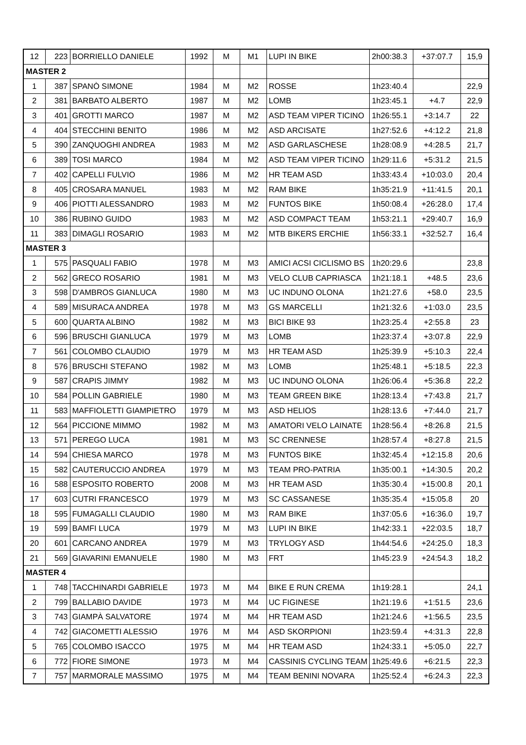| 12 | 223 | BORRIELLO DANIELE | 1992 | M | M1 | LUPI IN BIKE | 2h00:38.3 | +37:07.7 | 15,9 |
| MASTER 2 | | | | | | | | | |
| 1 | 387 | SPANÒ SIMONE | 1984 | M | M2 | ROSSE | 1h23:40.4 | | 22,9 |
| 2 | 381 | BARBATO ALBERTO | 1987 | M | M2 | LOMB | 1h23:45.1 | +4.7 | 22,9 |
| 3 | 401 | GROTTI MARCO | 1987 | M | M2 | ASD TEAM VIPER TICINO | 1h26:55.1 | +3:14.7 | 22 |
| 4 | 404 | STECCHINI BENITO | 1986 | M | M2 | ASD ARCISATE | 1h27:52.6 | +4:12.2 | 21,8 |
| 5 | 390 | ZANQUOGHI ANDREA | 1983 | M | M2 | ASD GARLASCHESE | 1h28:08.9 | +4:28.5 | 21,7 |
| 6 | 389 | TOSI MARCO | 1984 | M | M2 | ASD TEAM VIPER TICINO | 1h29:11.6 | +5:31.2 | 21,5 |
| 7 | 402 | CAPELLI FULVIO | 1986 | M | M2 | HR TEAM ASD | 1h33:43.4 | +10:03.0 | 20,4 |
| 8 | 405 | CROSARA MANUEL | 1983 | M | M2 | RAM BIKE | 1h35:21.9 | +11:41.5 | 20,1 |
| 9 | 406 | PIOTTI ALESSANDRO | 1983 | M | M2 | FUNTOS BIKE | 1h50:08.4 | +26:28.0 | 17,4 |
| 10 | 386 | RUBINO GUIDO | 1983 | M | M2 | ASD COMPACT TEAM | 1h53:21.1 | +29:40.7 | 16,9 |
| 11 | 383 | DIMAGLI ROSARIO | 1983 | M | M2 | MTB BIKERS ERCHIE | 1h56:33.1 | +32:52.7 | 16,4 |
| MASTER 3 | | | | | | | | | |
| 1 | 575 | PASQUALI FABIO | 1978 | M | M3 | AMICI ACSI CICLISMO BS | 1h20:29.6 | | 23,8 |
| 2 | 562 | GRECO ROSARIO | 1981 | M | M3 | VELO CLUB CAPRIASCA | 1h21:18.1 | +48.5 | 23,6 |
| 3 | 598 | D'AMBROS GIANLUCA | 1980 | M | M3 | UC INDUNO OLONA | 1h21:27.6 | +58.0 | 23,5 |
| 4 | 589 | MISURACA ANDREA | 1978 | M | M3 | GS MARCELLI | 1h21:32.6 | +1:03.0 | 23,5 |
| 5 | 600 | QUARTA ALBINO | 1982 | M | M3 | BICI BIKE 93 | 1h23:25.4 | +2:55.8 | 23 |
| 6 | 596 | BRUSCHI GIANLUCA | 1979 | M | M3 | LOMB | 1h23:37.4 | +3:07.8 | 22,9 |
| 7 | 561 | COLOMBO CLAUDIO | 1979 | M | M3 | HR TEAM ASD | 1h25:39.9 | +5:10.3 | 22,4 |
| 8 | 576 | BRUSCHI STEFANO | 1982 | M | M3 | LOMB | 1h25:48.1 | +5:18.5 | 22,3 |
| 9 | 587 | CRAPIS JIMMY | 1982 | M | M3 | UC INDUNO OLONA | 1h26:06.4 | +5:36.8 | 22,2 |
| 10 | 584 | POLLIN GABRIELE | 1980 | M | M3 | TEAM GREEN BIKE | 1h28:13.4 | +7:43.8 | 21,7 |
| 11 | 583 | MAFFIOLETTI GIAMPIETRO | 1979 | M | M3 | ASD HELIOS | 1h28:13.6 | +7:44.0 | 21,7 |
| 12 | 564 | PICCIONE MIMMO | 1982 | M | M3 | AMATORI VELO LAINATE | 1h28:56.4 | +8:26.8 | 21,5 |
| 13 | 571 | PEREGO LUCA | 1981 | M | M3 | SC CRENNESE | 1h28:57.4 | +8:27.8 | 21,5 |
| 14 | 594 | CHIESA MARCO | 1978 | M | M3 | FUNTOS BIKE | 1h32:45.4 | +12:15.8 | 20,6 |
| 15 | 582 | CAUTERUCCIO ANDREA | 1979 | M | M3 | TEAM PRO-PATRIA | 1h35:00.1 | +14:30.5 | 20,2 |
| 16 | 588 | ESPOSITO ROBERTO | 2008 | M | M3 | HR TEAM ASD | 1h35:30.4 | +15:00.8 | 20,1 |
| 17 | 603 | CUTRI FRANCESCO | 1979 | M | M3 | SC CASSANESE | 1h35:35.4 | +15:05.8 | 20 |
| 18 | 595 | FUMAGALLI CLAUDIO | 1980 | M | M3 | RAM BIKE | 1h37:05.6 | +16:36.0 | 19,7 |
| 19 | 599 | BAMFI LUCA | 1979 | M | M3 | LUPI IN BIKE | 1h42:33.1 | +22:03.5 | 18,7 |
| 20 | 601 | CARCANO ANDREA | 1979 | M | M3 | TRYLOGY ASD | 1h44:54.6 | +24:25.0 | 18,3 |
| 21 | 569 | GIAVARINI EMANUELE | 1980 | M | M3 | FRT | 1h45:23.9 | +24:54.3 | 18,2 |
| MASTER 4 | | | | | | | | | |
| 1 | 748 | TACCHINARDI GABRIELE | 1973 | M | M4 | BIKE E RUN CREMA | 1h19:28.1 | | 24,1 |
| 2 | 799 | BALLABIO DAVIDE | 1973 | M | M4 | UC FIGINESE | 1h21:19.6 | +1:51.5 | 23,6 |
| 3 | 743 | GIAMPÀ SALVATORE | 1974 | M | M4 | HR TEAM ASD | 1h21:24.6 | +1:56.5 | 23,5 |
| 4 | 742 | GIACOMETTI ALESSIO | 1976 | M | M4 | ASD SKORPIONI | 1h23:59.4 | +4:31.3 | 22,8 |
| 5 | 765 | COLOMBO ISACCO | 1975 | M | M4 | HR TEAM ASD | 1h24:33.1 | +5:05.0 | 22,7 |
| 6 | 772 | FIORE SIMONE | 1973 | M | M4 | CASSINIS CYCLING TEAM | 1h25:49.6 | +6:21.5 | 22,3 |
| 7 | 757 | MARMORALE MASSIMO | 1975 | M | M4 | TEAM BENINI NOVARA | 1h25:52.4 | +6:24.3 | 22,3 |